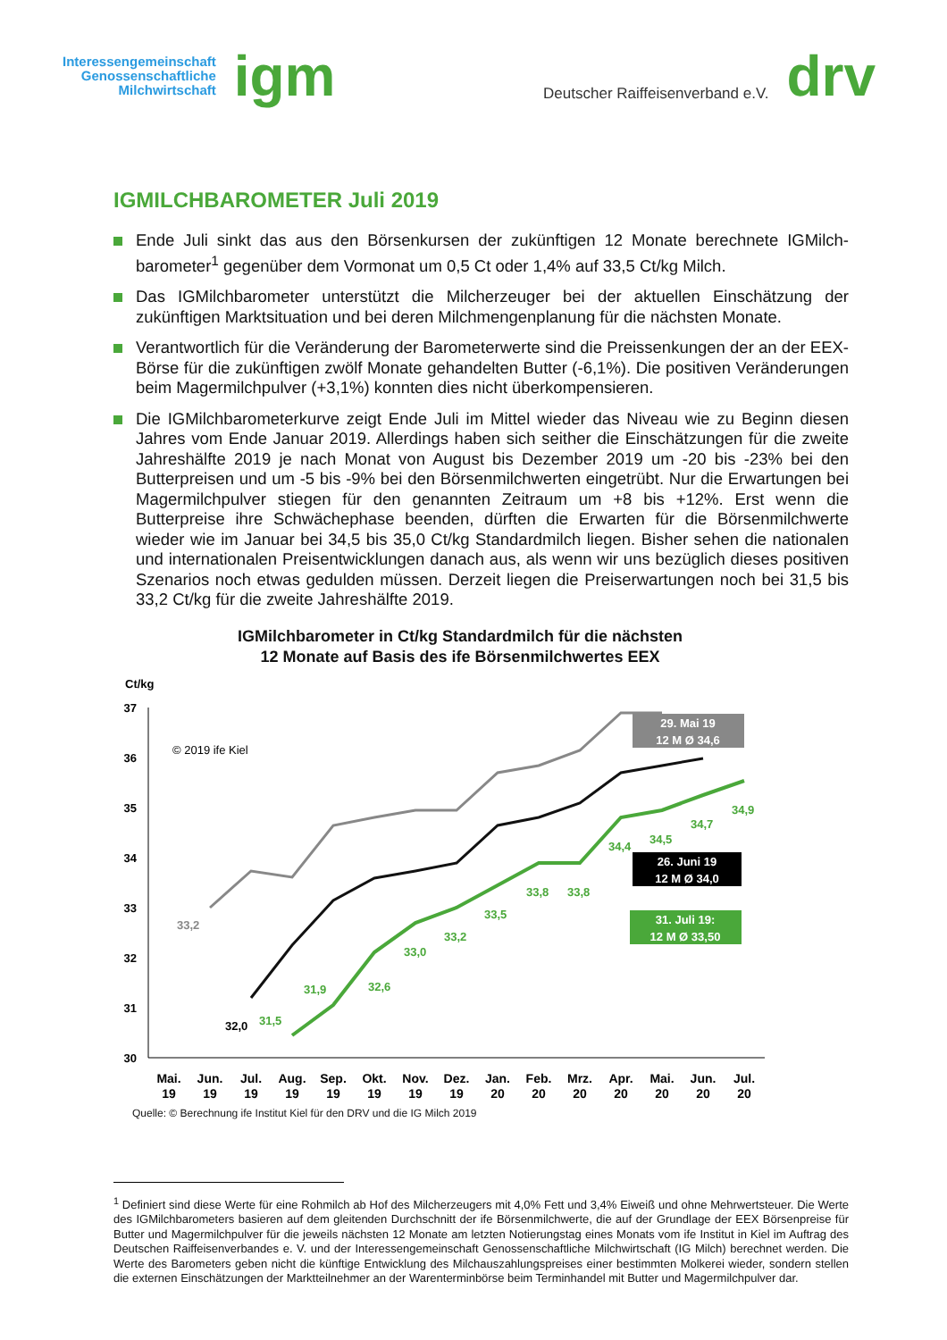Interessengemeinschaft
Genossenschaftliche
Milchwirtschaft
igm
Deutscher Raiffeisenverband e.V.
drv
IGMILCHBAROMETER Juli 2019
Ende Juli sinkt das aus den Börsenkursen der zukünftigen 12 Monate berechnete IGMilch-barometer<sup>1</sup> gegenüber dem Vormonat um 0,5 Ct oder 1,4% auf 33,5 Ct/kg Milch.
Das IGMilchbarometer unterstützt die Milcherzeuger bei der aktuellen Einschätzung der zukünftigen Marktsituation und bei deren Milchmengenplanung für die nächsten Monate.
Verantwortlich für die Veränderung der Barometerwerte sind die Preissenkungen der an der EEX-Börse für die zukünftigen zwölf Monate gehandelten Butter (-6,1%). Die positiven Veränderungen beim Magermilchpulver (+3,1%) konnten dies nicht überkompensieren.
Die IGMilchbarometerkurve zeigt Ende Juli im Mittel wieder das Niveau wie zu Beginn diesen Jahres vom Ende Januar 2019. Allerdings haben sich seither die Einschätzungen für die zweite Jahreshälfte 2019 je nach Monat von August bis Dezember 2019 um -20 bis -23% bei den Butterpreisen und um -5 bis -9% bei den Börsenmilchwerten eingetrübt. Nur die Erwartungen bei Magermilchpulver stiegen für den genannten Zeitraum um +8 bis +12%. Erst wenn die Butterpreise ihre Schwächephase beenden, dürften die Erwarten für die Börsenmilchwerte wieder wie im Januar bei 34,5 bis 35,0 Ct/kg Standardmilch liegen. Bisher sehen die nationalen und internationalen Preisentwicklungen danach aus, als wenn wir uns bezüglich dieses positiven Szenarios noch etwas gedulden müssen. Derzeit liegen die Preiserwartungen noch bei 31,5 bis 33,2 Ct/kg für die zweite Jahreshälfte 2019.
IGMilchbarometer in Ct/kg Standardmilch für die nächsten
12 Monate auf Basis des ife Börsenmilchwertes EEX
Ct/kg
37
36
35
34
33
32
31
30
© 2019 ife Kiel
31,5
31,9
32,6
33,0
33,2
33,5
33,8
33,8
34,4
34,5
34,7
34,9
33,2
32,0
29. Mai 19
12 M Ø 34,6
26. Juni 19
12 M Ø 34,0
31. Juli 19:
12 M Ø 33,50
Mai.
19
Jun.
19
Jul.
19
Aug.
19
Sep.
19
Okt.
19
Nov.
19
Dez.
19
Jan.
20
Feb.
20
Mrz.
20
Apr.
20
Mai.
20
Jun.
20
Jul.
20
Quelle: © Berechnung ife Institut Kiel für den DRV und die IG Milch 2019
<sup>1</sup> Definiert sind diese Werte für eine Rohmilch ab Hof des Milcherzeugers mit 4,0% Fett und 3,4% Eiweiß und ohne Mehrwertsteuer. Die Werte des IGMilchbarometers basieren auf dem gleitenden Durchschnitt der ife Börsenmilchwerte, die auf der Grundlage der EEX Börsenpreise für Butter und Magermilchpulver für die jeweils nächsten 12 Monate am letzten Notierungstag eines Monats vom ife Institut in Kiel im Auftrag des Deutschen Raiffeisenverbandes e. V. und der Interessengemeinschaft Genossenschaftliche Milchwirtschaft (IG Milch) berechnet werden. Die Werte des Barometers geben nicht die künftige Entwicklung des Milchauszahlungspreises einer bestimmten Molkerei wieder, sondern stellen die externen Einschätzungen der Marktteilnehmer an der Warenterminbörse beim Terminhandel mit Butter und Magermilchpulver dar.